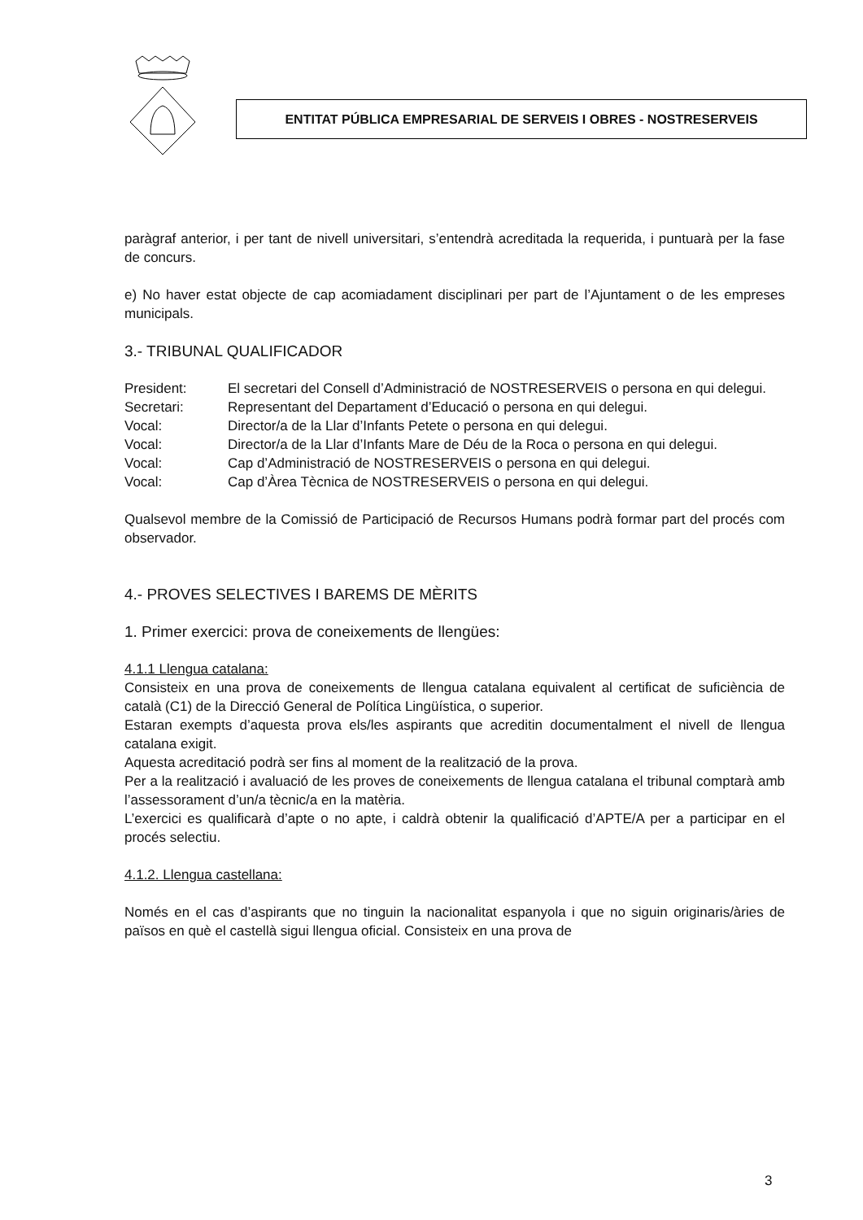ENTITAT PÚBLICA EMPRESARIAL DE SERVEIS I OBRES - NOSTRESERVEIS
paràgraf anterior, i per tant de nivell universitari, s’entendrà acreditada la requerida, i puntuarà per la fase de concurs.
e) No haver estat objecte de cap acomiadament disciplinari per part de l’Ajuntament o de les empreses municipals.
3.- TRIBUNAL QUALIFICADOR
| President: | El secretari del Consell d’Administració de NOSTRESERVEIS o persona en qui delegui. |
| Secretari: | Representant del Departament d’Educació o persona en qui delegui. |
| Vocal: | Director/a de la Llar d’Infants Petete o persona en qui delegui. |
| Vocal: | Director/a de la Llar d’Infants Mare de Déu de la Roca o persona en qui delegui. |
| Vocal: | Cap d’Administració de NOSTRESERVEIS o persona en qui delegui. |
| Vocal: | Cap d’Àrea Tècnica de NOSTRESERVEIS o persona en qui delegui. |
Qualsevol membre de la Comissió de Participació de Recursos Humans podrà formar part del procés com observador.
4.- PROVES SELECTIVES I BAREMS DE MÈRITS
1. Primer exercici: prova de coneixements de llengües:
4.1.1 Llengua catalana:
Consisteix en una prova de coneixements de llengua catalana equivalent al certificat de suficiència de català (C1) de la Direcció General de Política Lingüística, o superior.
Estaran exempts d’aquesta prova els/les aspirants que acreditin documentalment el nivell de llengua catalana exigit.
Aquesta acreditació podrà ser fins al moment de la realització de la prova.
Per a la realització i avaluació de les proves de coneixements de llengua catalana el tribunal comptarà amb l’assessorament d’un/a tècnic/a en la matèria.
L’exercici es qualificarà d’apte o no apte, i caldrà obtenir la qualificació d’APTE/A per a participar en el procés selectiu.
4.1.2. Llengua castellana:
Només en el cas d’aspirants que no tinguin la nacionalitat espanyola i que no siguin originaris/àries de països en què el castellà sigui llengua oficial. Consisteix en una prova de
3